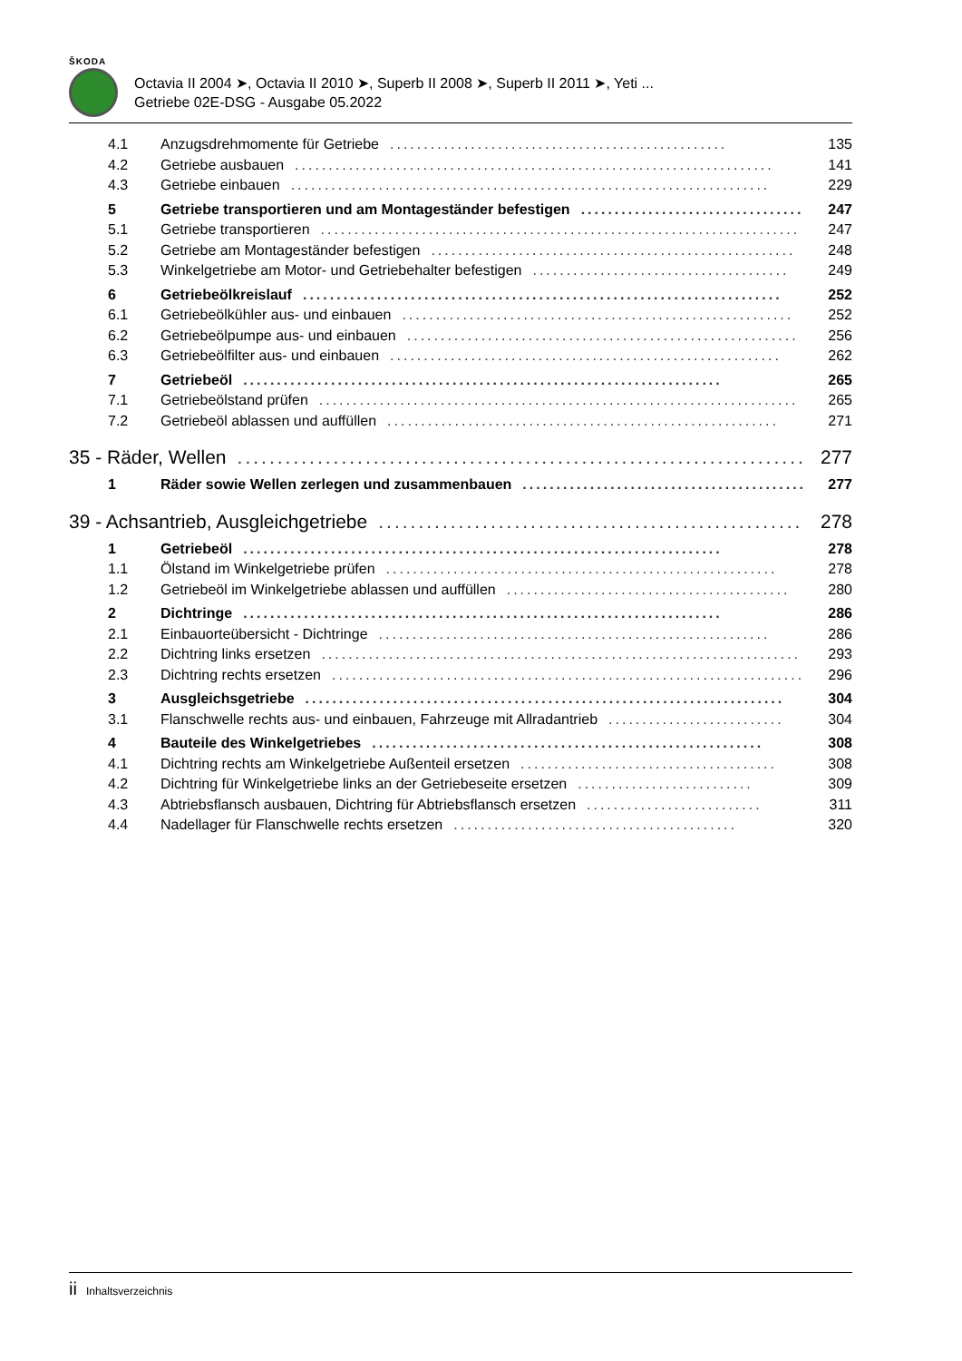ŠKODA
Octavia II 2004 ➤, Octavia II 2010 ➤, Superb II 2008 ➤, Superb II 2011 ➤, Yeti ...
Getriebe 02E-DSG - Ausgabe 05.2022
4.1 Anzugsdrehmomente für Getriebe.................................................. 135
4.2 Getriebe ausbauen....................................................................... 141
4.3 Getriebe einbauen....................................................................... 229
5 Getriebe transportieren und am Montageständer befestigen.................................. 247
5.1 Getriebe transportieren....................................................................... 247
5.2 Getriebe am Montageständer befestigen...................................................... 248
5.3 Winkelgetriebe am Motor- und Getriebehalter befestigen...................................... 249
6 Getriebeölkreislauf....................................................................... 252
6.1 Getriebeölkühler aus- und einbauen.......................................................... 252
6.2 Getriebeölpumpe aus- und einbauen.......................................................... 256
6.3 Getriebeölfilter aus- und einbauen.......................................................... 262
7 Getriebeöl....................................................................... 265
7.1 Getriebeölstand prüfen....................................................................... 265
7.2 Getriebeöl ablassen und auffüllen.......................................................... 271
35 - Räder, Wellen....................................................................... 277
1 Räder sowie Wellen zerlegen und zusammenbauen.......................................... 277
39 - Achsantrieb, Ausgleichgetriebe....................................................... 278
1 Getriebeöl....................................................................... 278
1.1 Ölstand im Winkelgetriebe prüfen.......................................................... 278
1.2 Getriebeöl im Winkelgetriebe ablassen und auffüllen.......................................... 280
2 Dichtringe....................................................................... 286
2.1 Einbauorteübersicht - Dichtringe.......................................................... 286
2.2 Dichtring links ersetzen....................................................................... 293
2.3 Dichtring rechts ersetzen....................................................................... 296
3 Ausgleichsgetriebe....................................................................... 304
3.1 Flanschwelle rechts aus- und einbauen, Fahrzeuge mit Allradantrieb.......................... 304
4 Bauteile des Winkelgetriebes.......................................................... 308
4.1 Dichtring rechts am Winkelgetriebe Außenteil ersetzen...................................... 308
4.2 Dichtring für Winkelgetriebe links an der Getriebeseite ersetzen.......................... 309
4.3 Abtriebsflansch ausbauen, Dichtring für Abtriebsflansch ersetzen.......................... 311
4.4 Nadellager für Flanschwelle rechts ersetzen.......................................... 320
ii Inhaltsverzeichnis